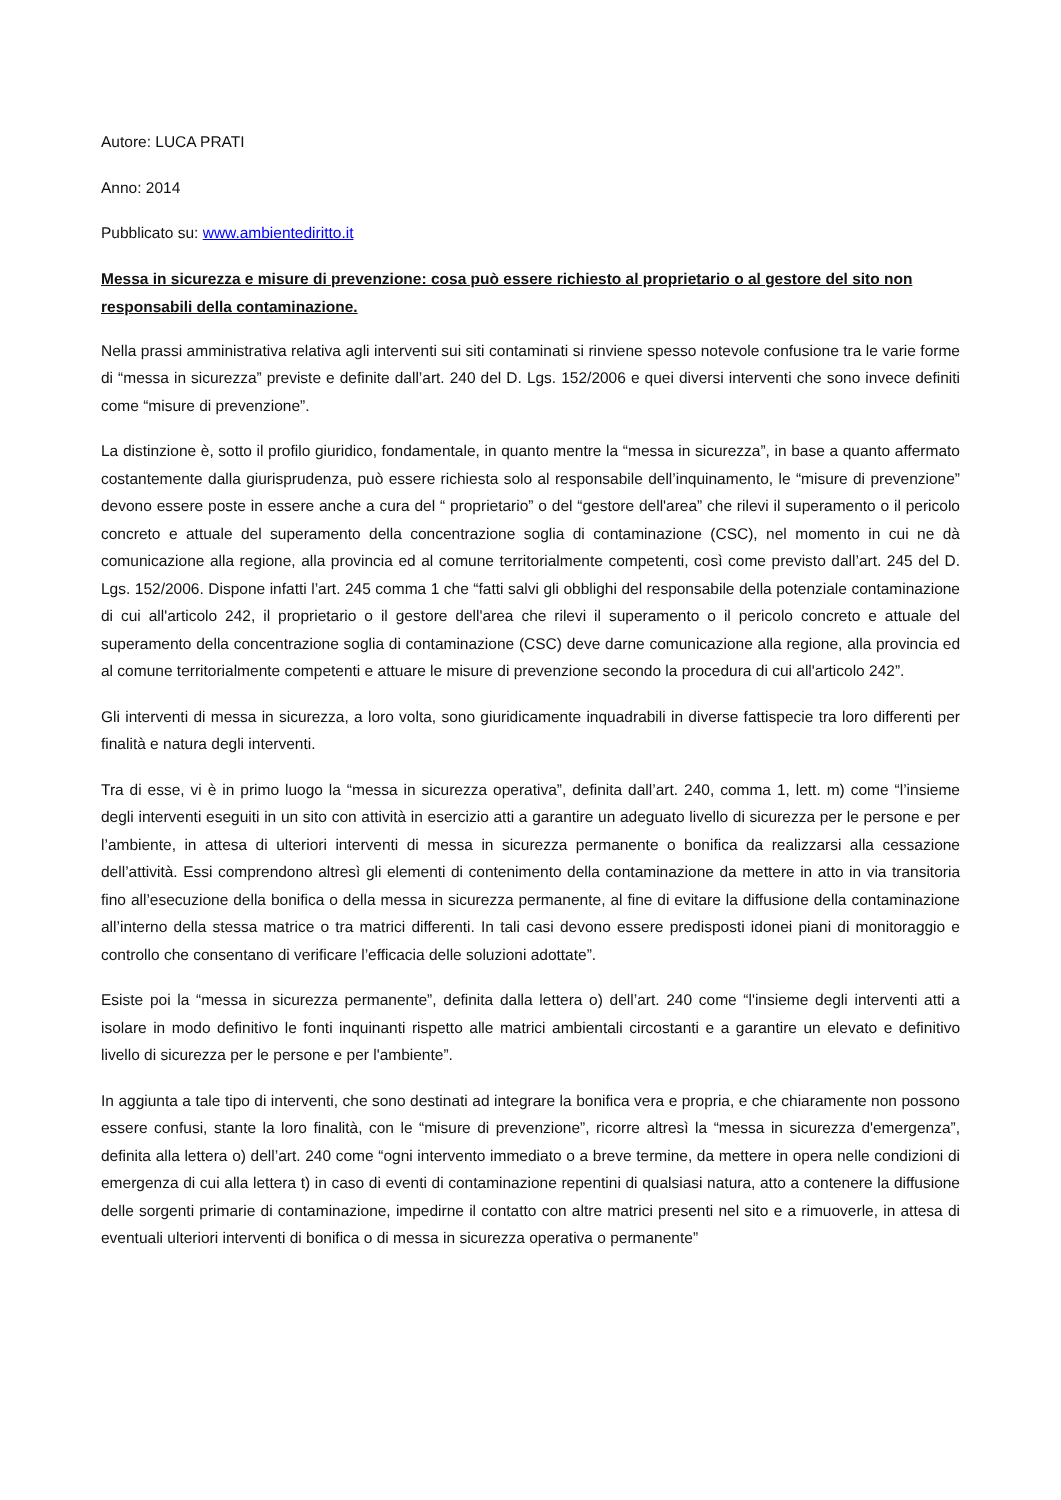Autore: LUCA PRATI
Anno: 2014
Pubblicato su: www.ambientediritto.it
Messa in sicurezza e misure di prevenzione: cosa può essere richiesto al proprietario o al gestore del sito non responsabili della contaminazione.
Nella prassi amministrativa relativa agli interventi sui siti contaminati si rinviene spesso notevole confusione tra le varie forme di “messa in sicurezza” previste e definite dall’art. 240 del D. Lgs. 152/2006 e quei diversi interventi che sono invece definiti come “misure di prevenzione”.
La distinzione è, sotto il profilo giuridico, fondamentale, in quanto mentre la “messa in sicurezza”, in base a quanto affermato costantemente dalla giurisprudenza, può essere richiesta solo al responsabile dell’inquinamento, le “misure di prevenzione” devono essere poste in essere anche a cura del “ proprietario” o del “gestore dell'area” che rilevi il superamento o il pericolo concreto e attuale del superamento della concentrazione soglia di contaminazione (CSC), nel momento in cui ne dà comunicazione alla regione, alla provincia ed al comune territorialmente competenti, così come previsto dall’art. 245 del D. Lgs. 152/2006. Dispone infatti l’art. 245 comma 1 che “fatti salvi gli obblighi del responsabile della potenziale contaminazione di cui all'articolo 242, il proprietario o il gestore dell'area che rilevi il superamento o il pericolo concreto e attuale del superamento della concentrazione soglia di contaminazione (CSC) deve darne comunicazione alla regione, alla provincia ed al comune territorialmente competenti e attuare le misure di prevenzione secondo la procedura di cui all'articolo 242”.
Gli interventi di messa in sicurezza, a loro volta, sono giuridicamente inquadrabili in diverse fattispecie tra loro differenti per finalità e natura degli interventi.
Tra di esse, vi è in primo luogo la “messa in sicurezza operativa”, definita dall’art. 240, comma 1, lett. m) come “l’insieme degli interventi eseguiti in un sito con attività in esercizio atti a garantire un adeguato livello di sicurezza per le persone e per l’ambiente, in attesa di ulteriori interventi di messa in sicurezza permanente o bonifica da realizzarsi alla cessazione dell’attività. Essi comprendono altresì gli elementi di contenimento della contaminazione da mettere in atto in via transitoria fino all’esecuzione della bonifica o della messa in sicurezza permanente, al fine di evitare la diffusione della contaminazione all’interno della stessa matrice o tra matrici differenti. In tali casi devono essere predisposti idonei piani di monitoraggio e controllo che consentano di verificare l’efficacia delle soluzioni adottate”.
Esiste poi la “messa in sicurezza permanente”, definita dalla lettera o) dell’art. 240 come “l'insieme degli interventi atti a isolare in modo definitivo le fonti inquinanti rispetto alle matrici ambientali circostanti e a garantire un elevato e definitivo livello di sicurezza per le persone e per l'ambiente”.
In aggiunta a tale tipo di interventi, che sono destinati ad integrare la bonifica vera e propria, e che chiaramente non possono essere confusi, stante la loro finalità, con le “misure di prevenzione”, ricorre altresì la “messa in sicurezza d'emergenza”, definita alla lettera o) dell’art. 240 come “ogni intervento immediato o a breve termine, da mettere in opera nelle condizioni di emergenza di cui alla lettera t) in caso di eventi di contaminazione repentini di qualsiasi natura, atto a contenere la diffusione delle sorgenti primarie di contaminazione, impedirne il contatto con altre matrici presenti nel sito e a rimuoverle, in attesa di eventuali ulteriori interventi di bonifica o di messa in sicurezza operativa o permanente”